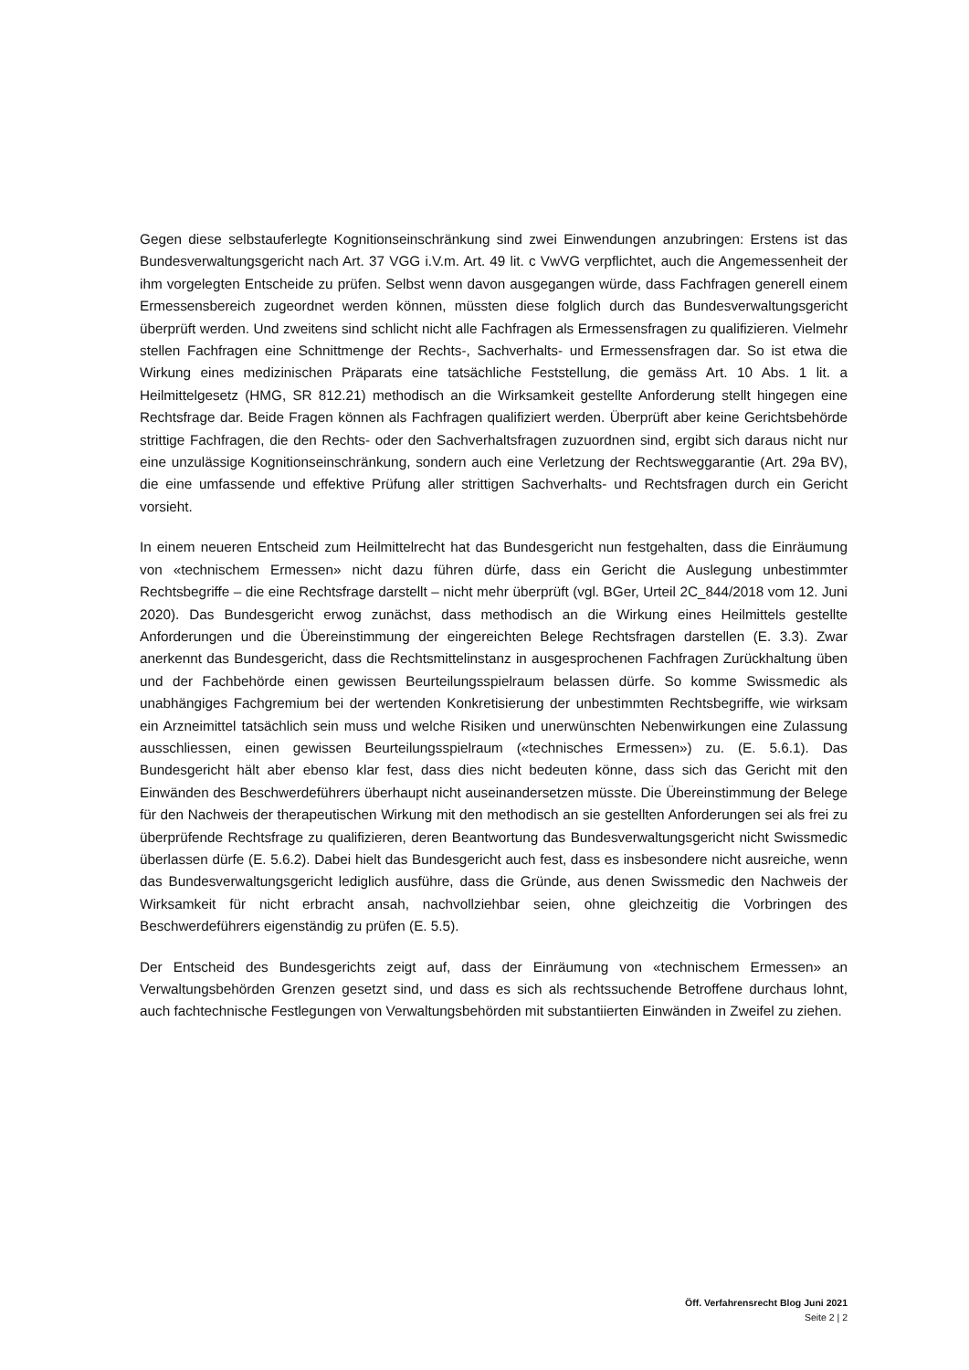Gegen diese selbstauferlegte Kognitionseinschränkung sind zwei Einwendungen anzubringen: Erstens ist das Bundesverwaltungsgericht nach Art. 37 VGG i.V.m. Art. 49 lit. c VwVG verpflichtet, auch die Angemessenheit der ihm vorgelegten Entscheide zu prüfen. Selbst wenn davon ausgegangen würde, dass Fachfragen generell einem Ermessensbereich zugeordnet werden können, müssten diese folglich durch das Bundesverwaltungsgericht überprüft werden. Und zweitens sind schlicht nicht alle Fachfragen als Ermessensfragen zu qualifizieren. Vielmehr stellen Fachfragen eine Schnittmenge der Rechts-, Sachverhalts- und Ermessensfragen dar. So ist etwa die Wirkung eines medizinischen Präparats eine tatsächliche Feststellung, die gemäss Art. 10 Abs. 1 lit. a Heilmittelgesetz (HMG, SR 812.21) methodisch an die Wirksamkeit gestellte Anforderung stellt hingegen eine Rechtsfrage dar. Beide Fragen können als Fachfragen qualifiziert werden. Überprüft aber keine Gerichtsbehörde strittige Fachfragen, die den Rechts- oder den Sachverhaltsfragen zuzuordnen sind, ergibt sich daraus nicht nur eine unzulässige Kognitionseinschränkung, sondern auch eine Verletzung der Rechtsweggarantie (Art. 29a BV), die eine umfassende und effektive Prüfung aller strittigen Sachverhalts- und Rechtsfragen durch ein Gericht vorsieht.
In einem neueren Entscheid zum Heilmittelrecht hat das Bundesgericht nun festgehalten, dass die Einräumung von «technischem Ermessen» nicht dazu führen dürfe, dass ein Gericht die Auslegung unbestimmter Rechtsbegriffe – die eine Rechtsfrage darstellt – nicht mehr überprüft (vgl. BGer, Urteil 2C_844/2018 vom 12. Juni 2020). Das Bundesgericht erwog zunächst, dass methodisch an die Wirkung eines Heilmittels gestellte Anforderungen und die Übereinstimmung der eingereichten Belege Rechtsfragen darstellen (E. 3.3). Zwar anerkennt das Bundesgericht, dass die Rechtsmittelinstanz in ausgesprochenen Fachfragen Zurückhaltung üben und der Fachbehörde einen gewissen Beurteilungsspielraum belassen dürfe. So komme Swissmedic als unabhängiges Fachgremium bei der wertenden Konkretisierung der unbestimmten Rechtsbegriffe, wie wirksam ein Arzneimittel tatsächlich sein muss und welche Risiken und unerwünschten Nebenwirkungen eine Zulassung ausschliessen, einen gewissen Beurteilungsspielraum («technisches Ermessen») zu. (E. 5.6.1). Das Bundesgericht hält aber ebenso klar fest, dass dies nicht bedeuten könne, dass sich das Gericht mit den Einwänden des Beschwerdeführers überhaupt nicht auseinandersetzen müsste. Die Übereinstimmung der Belege für den Nachweis der therapeutischen Wirkung mit den methodisch an sie gestellten Anforderungen sei als frei zu überprüfende Rechtsfrage zu qualifizieren, deren Beantwortung das Bundesverwaltungsgericht nicht Swissmedic überlassen dürfe (E. 5.6.2). Dabei hielt das Bundesgericht auch fest, dass es insbesondere nicht ausreiche, wenn das Bundesverwaltungsgericht lediglich ausführe, dass die Gründe, aus denen Swissmedic den Nachweis der Wirksamkeit für nicht erbracht ansah, nachvollziehbar seien, ohne gleichzeitig die Vorbringen des Beschwerdeführers eigenständig zu prüfen (E. 5.5).
Der Entscheid des Bundesgerichts zeigt auf, dass der Einräumung von «technischem Ermessen» an Verwaltungsbehörden Grenzen gesetzt sind, und dass es sich als rechtssuchende Betroffene durchaus lohnt, auch fachtechnische Festlegungen von Verwaltungsbehörden mit substantiierten Einwänden in Zweifel zu ziehen.
Öff. Verfahrensrecht Blog Juni 2021
Seite 2 | 2